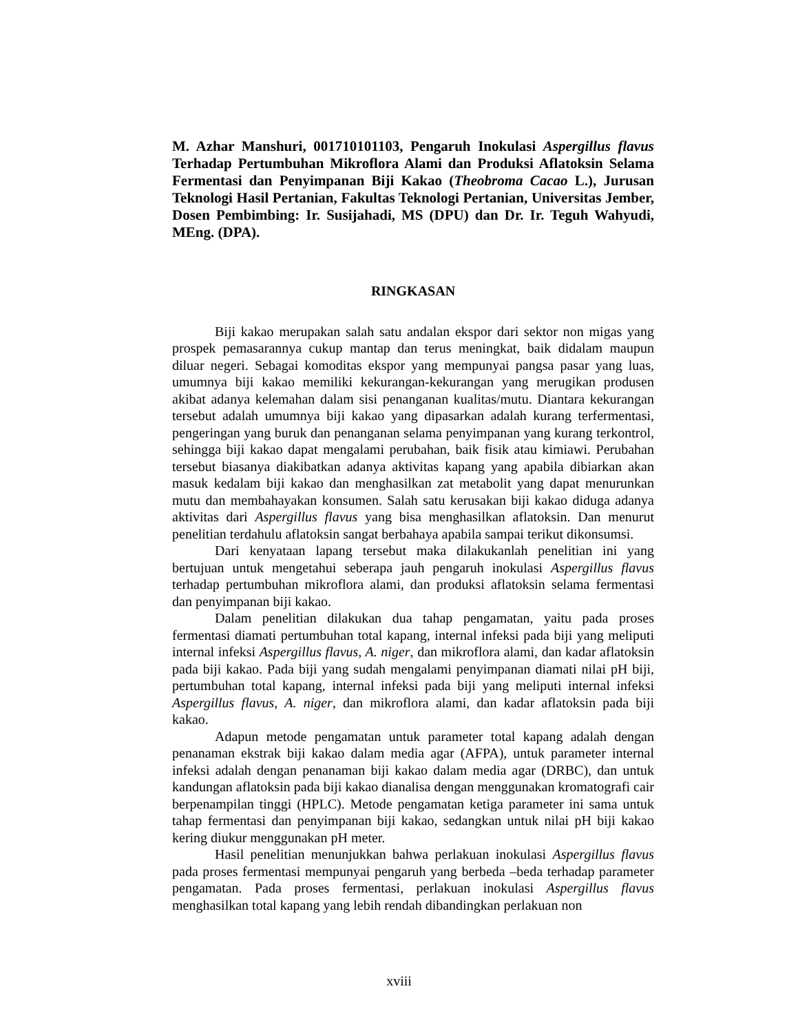M. Azhar Manshuri, 001710101103, Pengaruh Inokulasi Aspergillus flavus Terhadap Pertumbuhan Mikroflora Alami dan Produksi Aflatoksin Selama Fermentasi dan Penyimpanan Biji Kakao (Theobroma Cacao L.), Jurusan Teknologi Hasil Pertanian, Fakultas Teknologi Pertanian, Universitas Jember, Dosen Pembimbing: Ir. Susijahadi, MS (DPU) dan Dr. Ir. Teguh Wahyudi, MEng. (DPA).
RINGKASAN
Biji kakao merupakan salah satu andalan ekspor dari sektor non migas yang prospek pemasarannya cukup mantap dan terus meningkat, baik didalam maupun diluar negeri. Sebagai komoditas ekspor yang mempunyai pangsa pasar yang luas, umumnya biji kakao memiliki kekurangan-kekurangan yang merugikan produsen akibat adanya kelemahan dalam sisi penanganan kualitas/mutu. Diantara kekurangan tersebut adalah umumnya biji kakao yang dipasarkan adalah kurang terfermentasi, pengeringan yang buruk dan penanganan selama penyimpanan yang kurang terkontrol, sehingga biji kakao dapat mengalami perubahan, baik fisik atau kimiawi. Perubahan tersebut biasanya diakibatkan adanya aktivitas kapang yang apabila dibiarkan akan masuk kedalam biji kakao dan menghasilkan zat metabolit yang dapat menurunkan mutu dan membahayakan konsumen. Salah satu kerusakan biji kakao diduga adanya aktivitas dari Aspergillus flavus yang bisa menghasilkan aflatoksin. Dan menurut penelitian terdahulu aflatoksin sangat berbahaya apabila sampai terikut dikonsumsi.
Dari kenyataan lapang tersebut maka dilakukanlah penelitian ini yang bertujuan untuk mengetahui seberapa jauh pengaruh inokulasi Aspergillus flavus terhadap pertumbuhan mikroflora alami, dan produksi aflatoksin selama fermentasi dan penyimpanan biji kakao.
Dalam penelitian dilakukan dua tahap pengamatan, yaitu pada proses fermentasi diamati pertumbuhan total kapang, internal infeksi pada biji yang meliputi internal infeksi Aspergillus flavus, A. niger, dan mikroflora alami, dan kadar aflatoksin pada biji kakao. Pada biji yang sudah mengalami penyimpanan diamati nilai pH biji, pertumbuhan total kapang, internal infeksi pada biji yang meliputi internal infeksi Aspergillus flavus, A. niger, dan mikroflora alami, dan kadar aflatoksin pada biji kakao.
Adapun metode pengamatan untuk parameter total kapang adalah dengan penanaman ekstrak biji kakao dalam media agar (AFPA), untuk parameter internal infeksi adalah dengan penanaman biji kakao dalam media agar (DRBC), dan untuk kandungan aflatoksin pada biji kakao dianalisa dengan menggunakan kromatografi cair berpenampilan tinggi (HPLC). Metode pengamatan ketiga parameter ini sama untuk tahap fermentasi dan penyimpanan biji kakao, sedangkan untuk nilai pH biji kakao kering diukur menggunakan pH meter.
Hasil penelitian menunjukkan bahwa perlakuan inokulasi Aspergillus flavus pada proses fermentasi mempunyai pengaruh yang berbeda –beda terhadap parameter pengamatan. Pada proses fermentasi, perlakuan inokulasi Aspergillus flavus menghasilkan total kapang yang lebih rendah dibandingkan perlakuan non
xviii